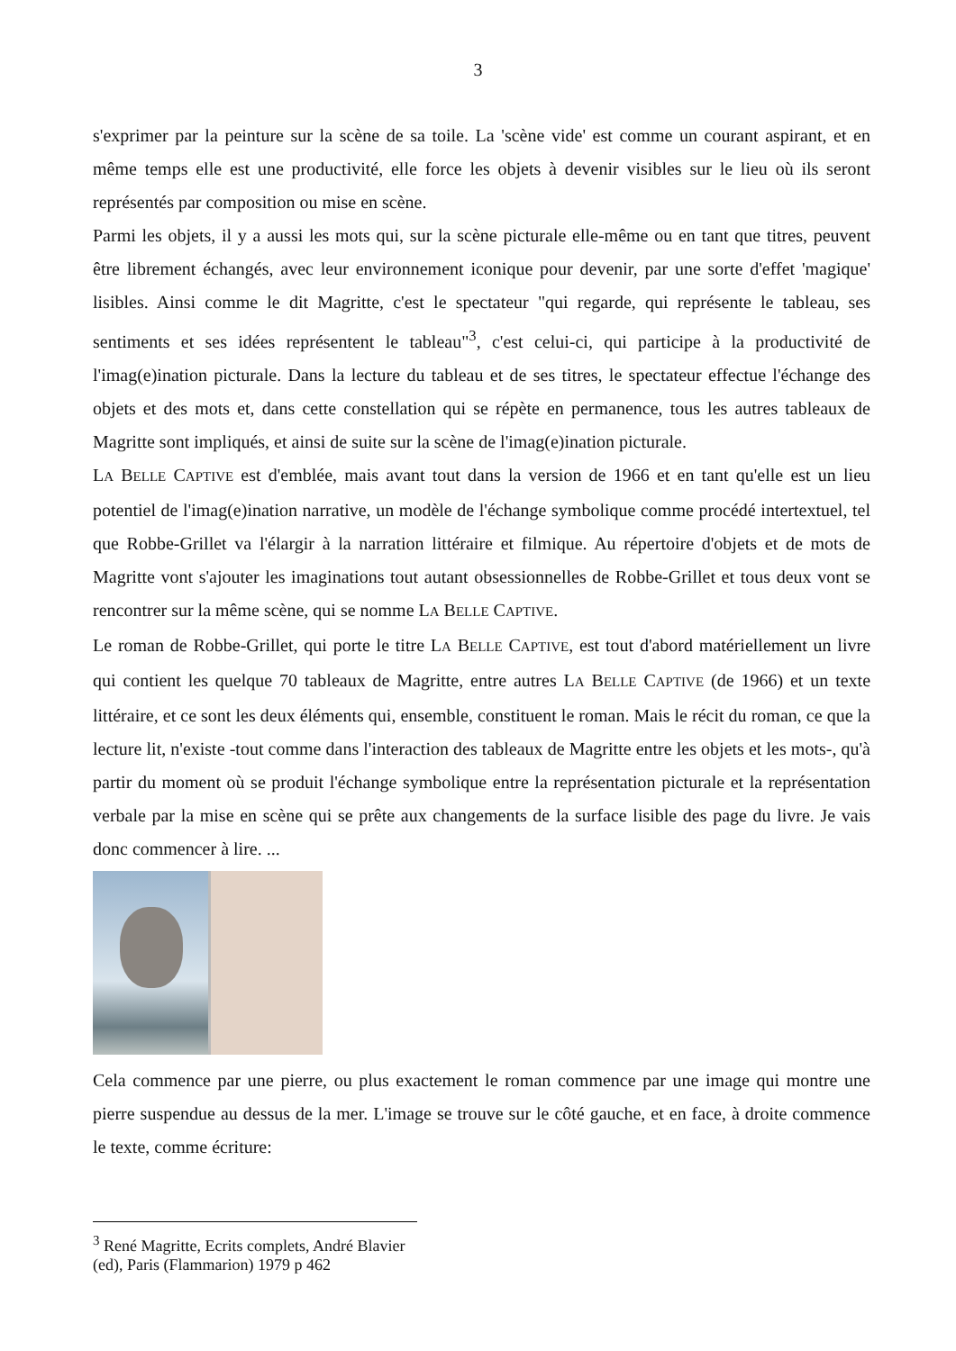3
s'exprimer par la peinture sur la scène de sa toile. La 'scène vide' est comme un courant aspirant, et en même temps elle est une productivité, elle force les objets à devenir visibles sur le lieu où ils seront représentés par composition ou mise en scène.
Parmi les objets, il y a aussi les mots qui, sur la scène picturale elle-même ou en tant que titres, peuvent être librement échangés, avec leur environnement iconique pour devenir, par une sorte d'effet 'magique' lisibles. Ainsi comme le dit Magritte, c'est le spectateur "qui regarde, qui représente le tableau, ses sentiments et ses idées représentent le tableau"<sup>3</sup>, c'est celui-ci, qui participe à la productivité de l'imag(e)ination picturale. Dans la lecture du tableau et de ses titres, le spectateur effectue l'échange des objets et des mots et, dans cette constellation qui se répète en permanence, tous les autres tableaux de Magritte sont impliqués, et ainsi de suite sur la scène de l'imag(e)ination picturale.
LA BELLE CAPTIVE est d'emblée, mais avant tout dans la version de 1966 et en tant qu'elle est un lieu potentiel de l'imag(e)ination narrative, un modèle de l'échange symbolique comme procédé intertextuel, tel que Robbe-Grillet va l'élargir à la narration littéraire et filmique. Au répertoire d'objets et de mots de Magritte vont s'ajouter les imaginations tout autant obsessionnelles de Robbe-Grillet et tous deux vont se rencontrer sur la même scène, qui se nomme LA BELLE CAPTIVE.
Le roman de Robbe-Grillet, qui porte le titre LA BELLE CAPTIVE, est tout d'abord matériellement un livre qui contient les quelque 70 tableaux de Magritte, entre autres LA BELLE CAPTIVE (de 1966) et un texte littéraire, et ce sont les deux éléments qui, ensemble, constituent le roman. Mais le récit du roman, ce que la lecture lit, n'existe -tout comme dans l'interaction des tableaux de Magritte entre les objets et les mots-, qu'à partir du moment où se produit l'échange symbolique entre la représentation picturale et la représentation verbale par la mise en scène qui se prête aux changements de la surface lisible des page du livre. Je vais donc commencer à lire. ...
Cela commence par une pierre, ou plus exactement le roman commence par une image qui montre une pierre suspendue au dessus de la mer. L'image se trouve sur le côté gauche, et en face, à droite commence le texte, comme écriture:
<sup>3</sup> René Magritte, Ecrits complets, André Blavier (ed), Paris (Flammarion) 1979 p 462